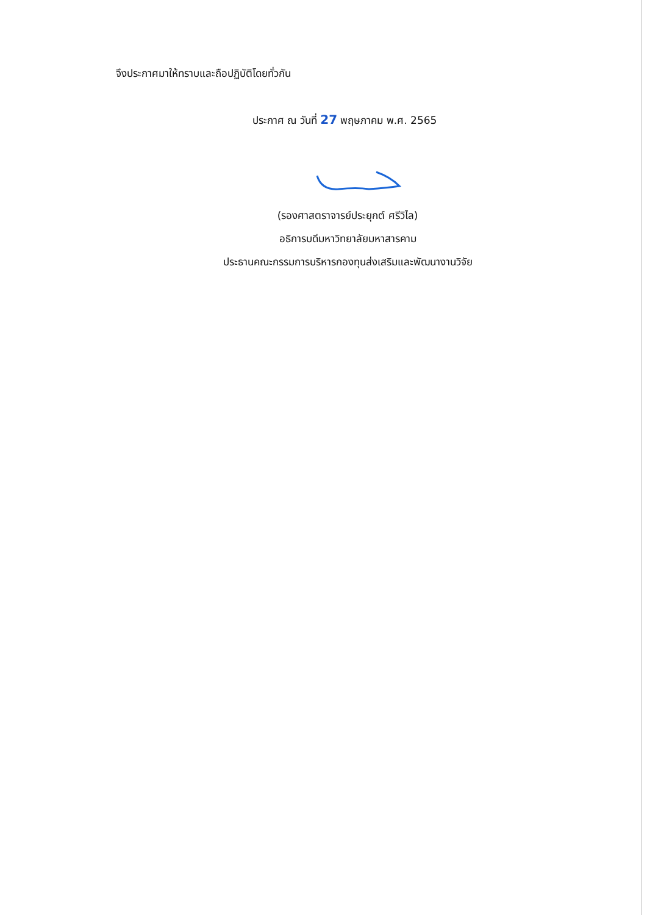จึงประกาศมาให้ทราบและถือปฏิบัติโดยทั่วกัน
ประกาศ ณ วันที่ 27 พฤษภาคม พ.ศ. 2565
(รองศาสตราจารย์ประยุกต์ ศรีวิไล)
อธิการบดีมหาวิทยาลัยมหาสารคาม
ประธานคณะกรรมการบริหารกองทุนส่งเสริมและพัฒนางานวิจัย